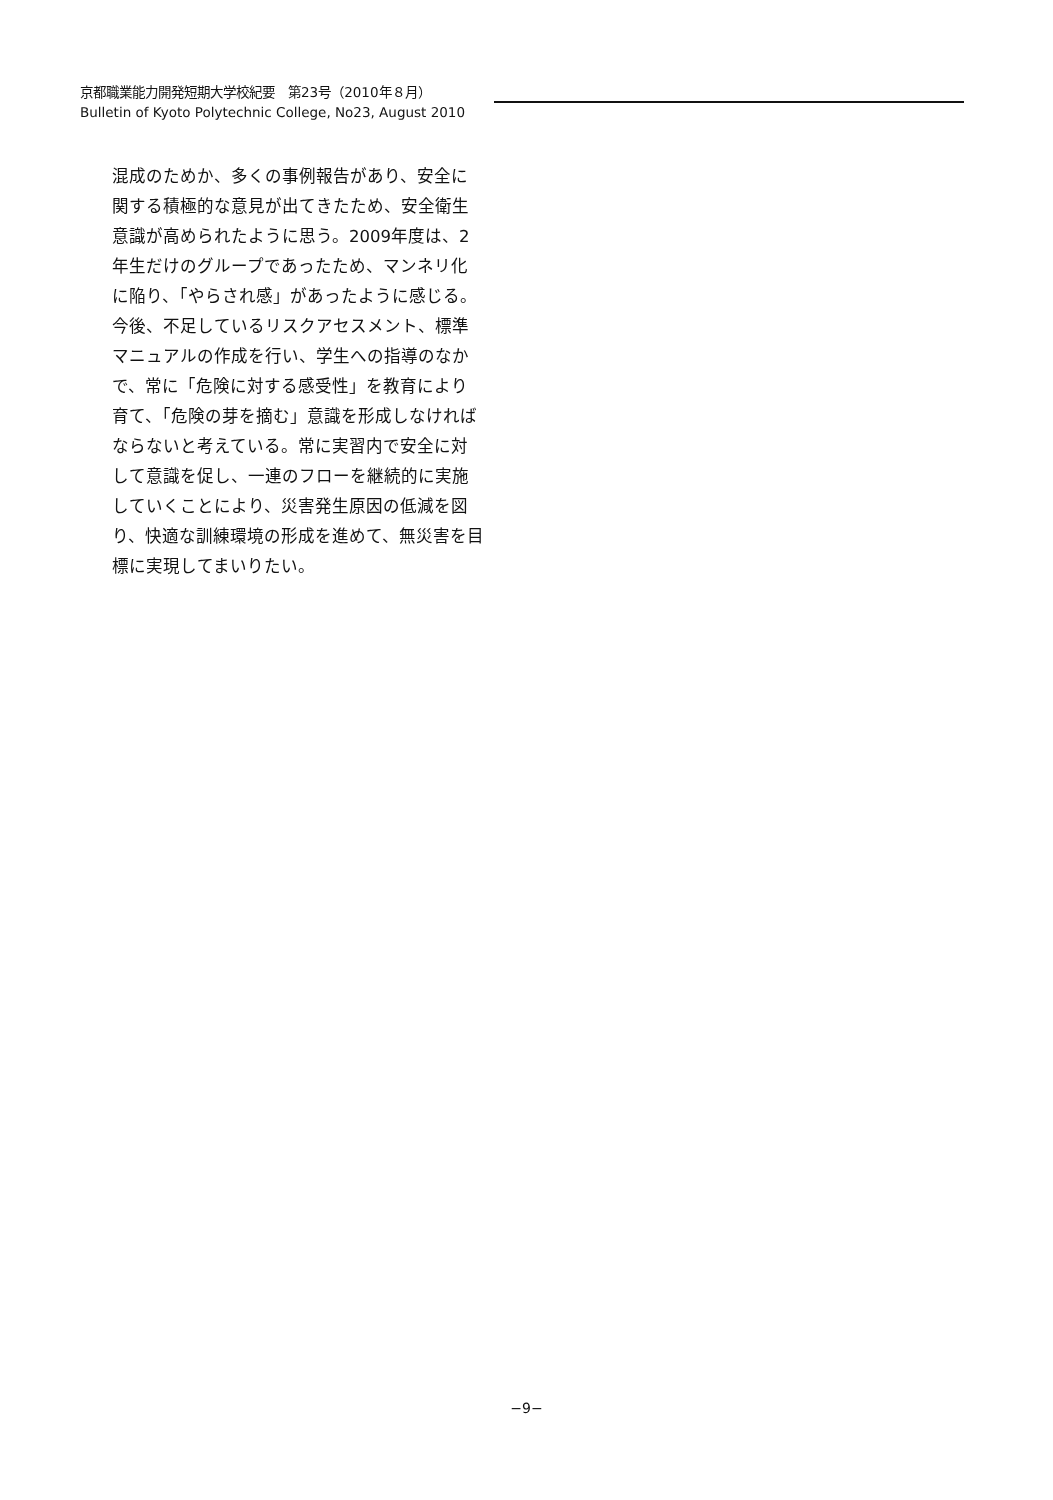京都職業能力開発短期大学校紀要　第23号（2010年８月）
Bulletin of Kyoto Polytechnic College, No23, August 2010
混成のためか、多くの事例報告があり、安全に関する積極的な意見が出てきたため、安全衛生意識が高められたように思う。2009年度は、2年生だけのグループであったため、マンネリ化に陥り、「やらされ感」があったように感じる。今後、不足しているリスクアセスメント、標準マニュアルの作成を行い、学生への指導のなかで、常に「危険に対する感受性」を教育により育て、「危険の芽を摘む」意識を形成しなければならないと考えている。常に実習内で安全に対して意識を促し、一連のフローを継続的に実施していくことにより、災害発生原因の低減を図り、快適な訓練環境の形成を進めて、無災害を目標に実現してまいりたい。
−9−